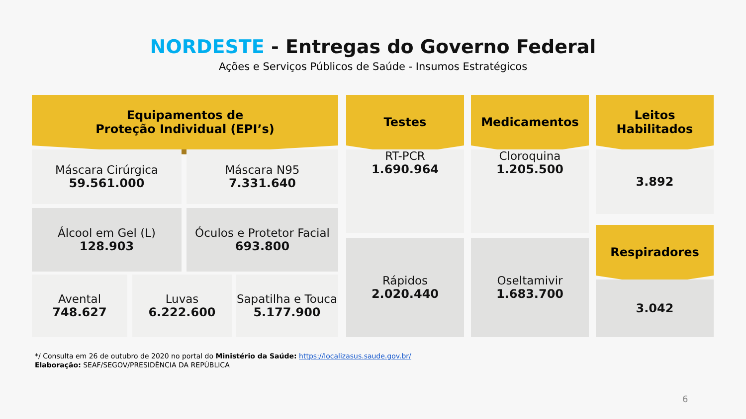NORDESTE - Entregas do Governo Federal
Ações e Serviços Públicos de Saúde - Insumos Estratégicos
Equipamentos de
Proteção Individual (EPI’s)
Máscara Cirúrgica
59.561.000
Máscara N95
7.331.640
Álcool em Gel (L)
128.903
Óculos e Protetor Facial
693.800
Avental
748.627
Luvas
6.222.600
Sapatilha e Touca
5.177.900
Testes
RT-PCR
1.690.964
Rápidos
2.020.440
Medicamentos
Cloroquina
1.205.500
Oseltamivir
1.683.700
Leitos
Habilitados
3.892
Respiradores
3.042
*/ Consulta em 26 de outubro de 2020 no portal do Ministério da Saúde: https://localizasus.saude.gov.br/
Elaboração: SEAF/SEGOV/PRESIDÊNCIA DA REPÚBLICA
6